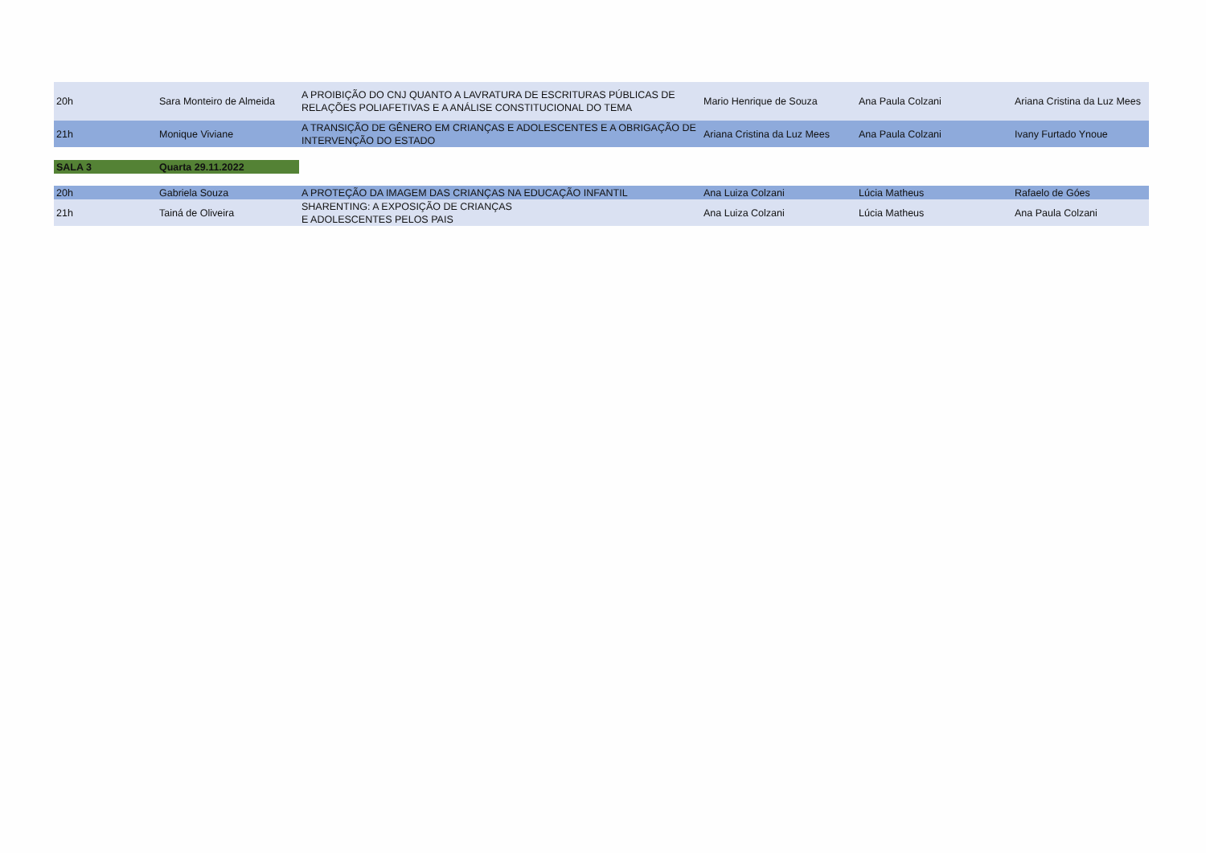| 20h | Sara Monteiro de Almeida | A PROIBIÇÃO DO CNJ QUANTO A LAVRATURA DE ESCRITURAS PÚBLICAS DE RELAÇÕES POLIAFETIVAS E A ANÁLISE CONSTITUCIONAL DO TEMA | Mario Henrique de Souza | Ana Paula Colzani | Ariana Cristina da Luz Mees |
| 21h | Monique Viviane | A TRANSIÇÃO DE GÊNERO EM CRIANÇAS E ADOLESCENTES E A OBRIGAÇÃO DE INTERVENÇÃO DO ESTADO | Ariana Cristina da Luz Mees | Ana Paula Colzani | Ivany Furtado Ynoue |
| SALA 3 | Quarta 29.11.2022 |
| 20h | Gabriela Souza | A PROTEÇÃO DA IMAGEM DAS CRIANÇAS NA EDUCAÇÃO INFANTIL | Ana Luiza Colzani | Lúcia Matheus | Rafaelo de Góes |
| 21h | Tainá de Oliveira | SHARENTING: A EXPOSIÇÃO DE CRIANÇAS E ADOLESCENTES PELOS PAIS | Ana Luiza Colzani | Lúcia Matheus | Ana Paula Colzani |